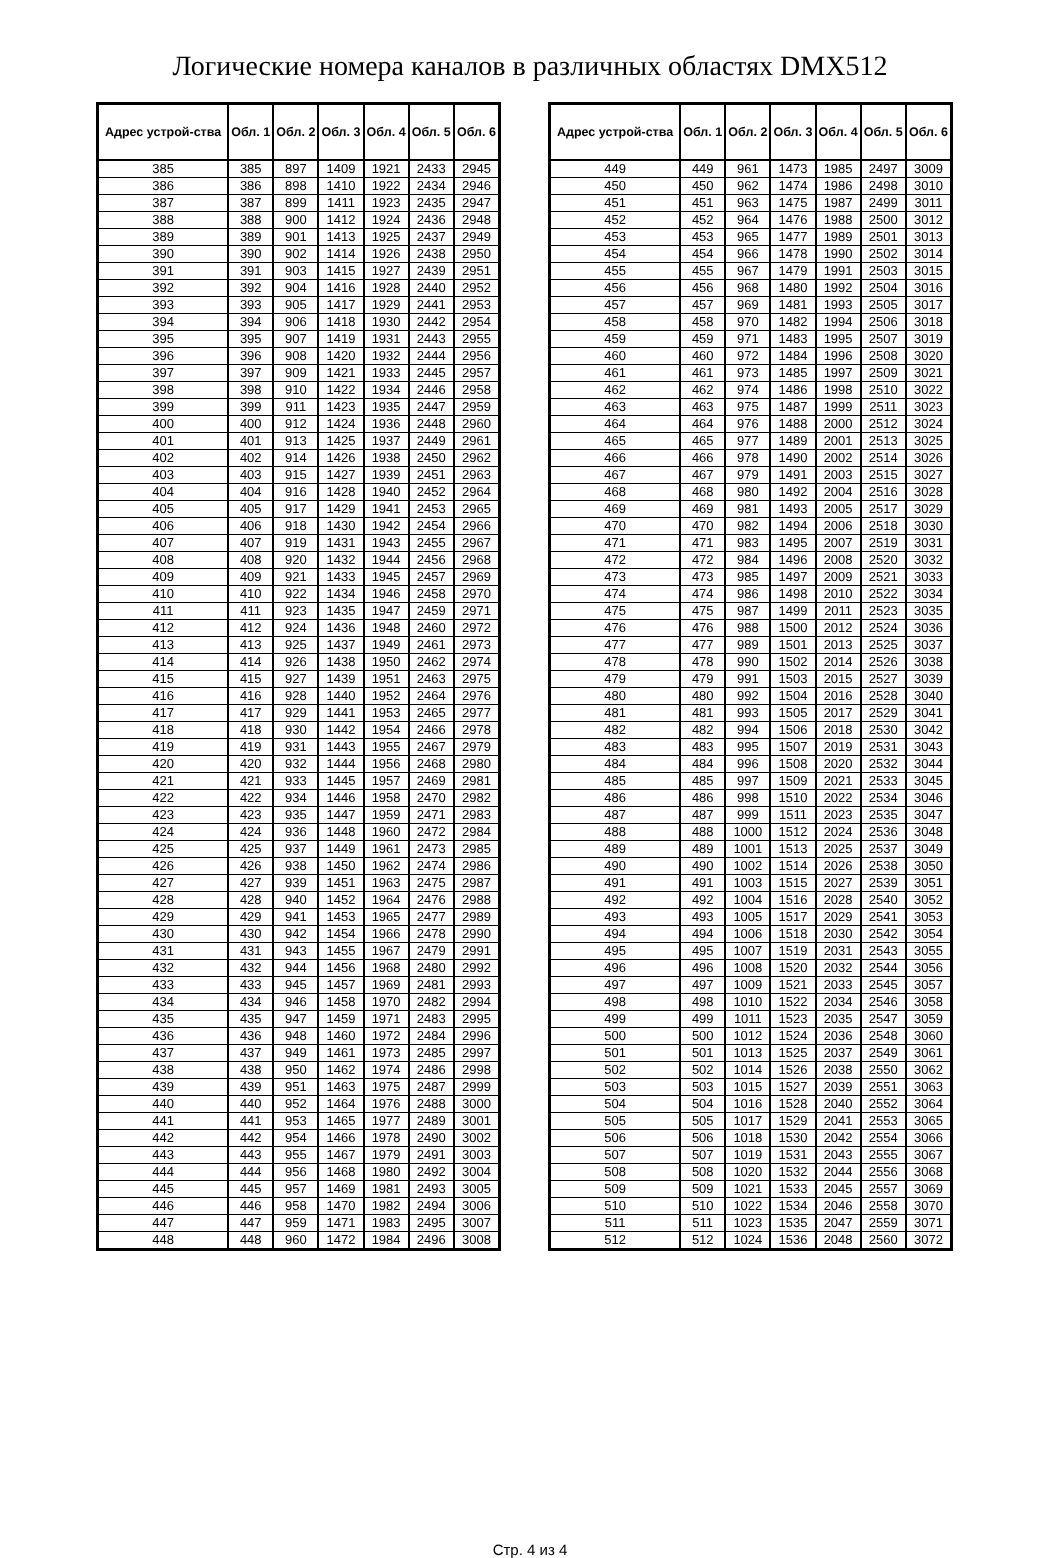Логические номера каналов в различных областях DMX512
| Адрес устрой-ства | Обл. 1 | Обл. 2 | Обл. 3 | Обл. 4 | Обл. 5 | Обл. 6 |
| --- | --- | --- | --- | --- | --- | --- |
| 385 | 385 | 897 | 1409 | 1921 | 2433 | 2945 |
| 386 | 386 | 898 | 1410 | 1922 | 2434 | 2946 |
| 387 | 387 | 899 | 1411 | 1923 | 2435 | 2947 |
| 388 | 388 | 900 | 1412 | 1924 | 2436 | 2948 |
| 389 | 389 | 901 | 1413 | 1925 | 2437 | 2949 |
| 390 | 390 | 902 | 1414 | 1926 | 2438 | 2950 |
| 391 | 391 | 903 | 1415 | 1927 | 2439 | 2951 |
| 392 | 392 | 904 | 1416 | 1928 | 2440 | 2952 |
| 393 | 393 | 905 | 1417 | 1929 | 2441 | 2953 |
| 394 | 394 | 906 | 1418 | 1930 | 2442 | 2954 |
| 395 | 395 | 907 | 1419 | 1931 | 2443 | 2955 |
| 396 | 396 | 908 | 1420 | 1932 | 2444 | 2956 |
| 397 | 397 | 909 | 1421 | 1933 | 2445 | 2957 |
| 398 | 398 | 910 | 1422 | 1934 | 2446 | 2958 |
| 399 | 399 | 911 | 1423 | 1935 | 2447 | 2959 |
| 400 | 400 | 912 | 1424 | 1936 | 2448 | 2960 |
| 401 | 401 | 913 | 1425 | 1937 | 2449 | 2961 |
| 402 | 402 | 914 | 1426 | 1938 | 2450 | 2962 |
| 403 | 403 | 915 | 1427 | 1939 | 2451 | 2963 |
| 404 | 404 | 916 | 1428 | 1940 | 2452 | 2964 |
| 405 | 405 | 917 | 1429 | 1941 | 2453 | 2965 |
| 406 | 406 | 918 | 1430 | 1942 | 2454 | 2966 |
| 407 | 407 | 919 | 1431 | 1943 | 2455 | 2967 |
| 408 | 408 | 920 | 1432 | 1944 | 2456 | 2968 |
| 409 | 409 | 921 | 1433 | 1945 | 2457 | 2969 |
| 410 | 410 | 922 | 1434 | 1946 | 2458 | 2970 |
| 411 | 411 | 923 | 1435 | 1947 | 2459 | 2971 |
| 412 | 412 | 924 | 1436 | 1948 | 2460 | 2972 |
| 413 | 413 | 925 | 1437 | 1949 | 2461 | 2973 |
| 414 | 414 | 926 | 1438 | 1950 | 2462 | 2974 |
| 415 | 415 | 927 | 1439 | 1951 | 2463 | 2975 |
| 416 | 416 | 928 | 1440 | 1952 | 2464 | 2976 |
| 417 | 417 | 929 | 1441 | 1953 | 2465 | 2977 |
| 418 | 418 | 930 | 1442 | 1954 | 2466 | 2978 |
| 419 | 419 | 931 | 1443 | 1955 | 2467 | 2979 |
| 420 | 420 | 932 | 1444 | 1956 | 2468 | 2980 |
| 421 | 421 | 933 | 1445 | 1957 | 2469 | 2981 |
| 422 | 422 | 934 | 1446 | 1958 | 2470 | 2982 |
| 423 | 423 | 935 | 1447 | 1959 | 2471 | 2983 |
| 424 | 424 | 936 | 1448 | 1960 | 2472 | 2984 |
| 425 | 425 | 937 | 1449 | 1961 | 2473 | 2985 |
| 426 | 426 | 938 | 1450 | 1962 | 2474 | 2986 |
| 427 | 427 | 939 | 1451 | 1963 | 2475 | 2987 |
| 428 | 428 | 940 | 1452 | 1964 | 2476 | 2988 |
| 429 | 429 | 941 | 1453 | 1965 | 2477 | 2989 |
| 430 | 430 | 942 | 1454 | 1966 | 2478 | 2990 |
| 431 | 431 | 943 | 1455 | 1967 | 2479 | 2991 |
| 432 | 432 | 944 | 1456 | 1968 | 2480 | 2992 |
| 433 | 433 | 945 | 1457 | 1969 | 2481 | 2993 |
| 434 | 434 | 946 | 1458 | 1970 | 2482 | 2994 |
| 435 | 435 | 947 | 1459 | 1971 | 2483 | 2995 |
| 436 | 436 | 948 | 1460 | 1972 | 2484 | 2996 |
| 437 | 437 | 949 | 1461 | 1973 | 2485 | 2997 |
| 438 | 438 | 950 | 1462 | 1974 | 2486 | 2998 |
| 439 | 439 | 951 | 1463 | 1975 | 2487 | 2999 |
| 440 | 440 | 952 | 1464 | 1976 | 2488 | 3000 |
| 441 | 441 | 953 | 1465 | 1977 | 2489 | 3001 |
| 442 | 442 | 954 | 1466 | 1978 | 2490 | 3002 |
| 443 | 443 | 955 | 1467 | 1979 | 2491 | 3003 |
| 444 | 444 | 956 | 1468 | 1980 | 2492 | 3004 |
| 445 | 445 | 957 | 1469 | 1981 | 2493 | 3005 |
| 446 | 446 | 958 | 1470 | 1982 | 2494 | 3006 |
| 447 | 447 | 959 | 1471 | 1983 | 2495 | 3007 |
| 448 | 448 | 960 | 1472 | 1984 | 2496 | 3008 |
| Адрес устрой-ства | Обл. 1 | Обл. 2 | Обл. 3 | Обл. 4 | Обл. 5 | Обл. 6 |
| --- | --- | --- | --- | --- | --- | --- |
| 449 | 449 | 961 | 1473 | 1985 | 2497 | 3009 |
| 450 | 450 | 962 | 1474 | 1986 | 2498 | 3010 |
| 451 | 451 | 963 | 1475 | 1987 | 2499 | 3011 |
| 452 | 452 | 964 | 1476 | 1988 | 2500 | 3012 |
| 453 | 453 | 965 | 1477 | 1989 | 2501 | 3013 |
| 454 | 454 | 966 | 1478 | 1990 | 2502 | 3014 |
| 455 | 455 | 967 | 1479 | 1991 | 2503 | 3015 |
| 456 | 456 | 968 | 1480 | 1992 | 2504 | 3016 |
| 457 | 457 | 969 | 1481 | 1993 | 2505 | 3017 |
| 458 | 458 | 970 | 1482 | 1994 | 2506 | 3018 |
| 459 | 459 | 971 | 1483 | 1995 | 2507 | 3019 |
| 460 | 460 | 972 | 1484 | 1996 | 2508 | 3020 |
| 461 | 461 | 973 | 1485 | 1997 | 2509 | 3021 |
| 462 | 462 | 974 | 1486 | 1998 | 2510 | 3022 |
| 463 | 463 | 975 | 1487 | 1999 | 2511 | 3023 |
| 464 | 464 | 976 | 1488 | 2000 | 2512 | 3024 |
| 465 | 465 | 977 | 1489 | 2001 | 2513 | 3025 |
| 466 | 466 | 978 | 1490 | 2002 | 2514 | 3026 |
| 467 | 467 | 979 | 1491 | 2003 | 2515 | 3027 |
| 468 | 468 | 980 | 1492 | 2004 | 2516 | 3028 |
| 469 | 469 | 981 | 1493 | 2005 | 2517 | 3029 |
| 470 | 470 | 982 | 1494 | 2006 | 2518 | 3030 |
| 471 | 471 | 983 | 1495 | 2007 | 2519 | 3031 |
| 472 | 472 | 984 | 1496 | 2008 | 2520 | 3032 |
| 473 | 473 | 985 | 1497 | 2009 | 2521 | 3033 |
| 474 | 474 | 986 | 1498 | 2010 | 2522 | 3034 |
| 475 | 475 | 987 | 1499 | 2011 | 2523 | 3035 |
| 476 | 476 | 988 | 1500 | 2012 | 2524 | 3036 |
| 477 | 477 | 989 | 1501 | 2013 | 2525 | 3037 |
| 478 | 478 | 990 | 1502 | 2014 | 2526 | 3038 |
| 479 | 479 | 991 | 1503 | 2015 | 2527 | 3039 |
| 480 | 480 | 992 | 1504 | 2016 | 2528 | 3040 |
| 481 | 481 | 993 | 1505 | 2017 | 2529 | 3041 |
| 482 | 482 | 994 | 1506 | 2018 | 2530 | 3042 |
| 483 | 483 | 995 | 1507 | 2019 | 2531 | 3043 |
| 484 | 484 | 996 | 1508 | 2020 | 2532 | 3044 |
| 485 | 485 | 997 | 1509 | 2021 | 2533 | 3045 |
| 486 | 486 | 998 | 1510 | 2022 | 2534 | 3046 |
| 487 | 487 | 999 | 1511 | 2023 | 2535 | 3047 |
| 488 | 488 | 1000 | 1512 | 2024 | 2536 | 3048 |
| 489 | 489 | 1001 | 1513 | 2025 | 2537 | 3049 |
| 490 | 490 | 1002 | 1514 | 2026 | 2538 | 3050 |
| 491 | 491 | 1003 | 1515 | 2027 | 2539 | 3051 |
| 492 | 492 | 1004 | 1516 | 2028 | 2540 | 3052 |
| 493 | 493 | 1005 | 1517 | 2029 | 2541 | 3053 |
| 494 | 494 | 1006 | 1518 | 2030 | 2542 | 3054 |
| 495 | 495 | 1007 | 1519 | 2031 | 2543 | 3055 |
| 496 | 496 | 1008 | 1520 | 2032 | 2544 | 3056 |
| 497 | 497 | 1009 | 1521 | 2033 | 2545 | 3057 |
| 498 | 498 | 1010 | 1522 | 2034 | 2546 | 3058 |
| 499 | 499 | 1011 | 1523 | 2035 | 2547 | 3059 |
| 500 | 500 | 1012 | 1524 | 2036 | 2548 | 3060 |
| 501 | 501 | 1013 | 1525 | 2037 | 2549 | 3061 |
| 502 | 502 | 1014 | 1526 | 2038 | 2550 | 3062 |
| 503 | 503 | 1015 | 1527 | 2039 | 2551 | 3063 |
| 504 | 504 | 1016 | 1528 | 2040 | 2552 | 3064 |
| 505 | 505 | 1017 | 1529 | 2041 | 2553 | 3065 |
| 506 | 506 | 1018 | 1530 | 2042 | 2554 | 3066 |
| 507 | 507 | 1019 | 1531 | 2043 | 2555 | 3067 |
| 508 | 508 | 1020 | 1532 | 2044 | 2556 | 3068 |
| 509 | 509 | 1021 | 1533 | 2045 | 2557 | 3069 |
| 510 | 510 | 1022 | 1534 | 2046 | 2558 | 3070 |
| 511 | 511 | 1023 | 1535 | 2047 | 2559 | 3071 |
| 512 | 512 | 1024 | 1536 | 2048 | 2560 | 3072 |
Стр. 4 из 4